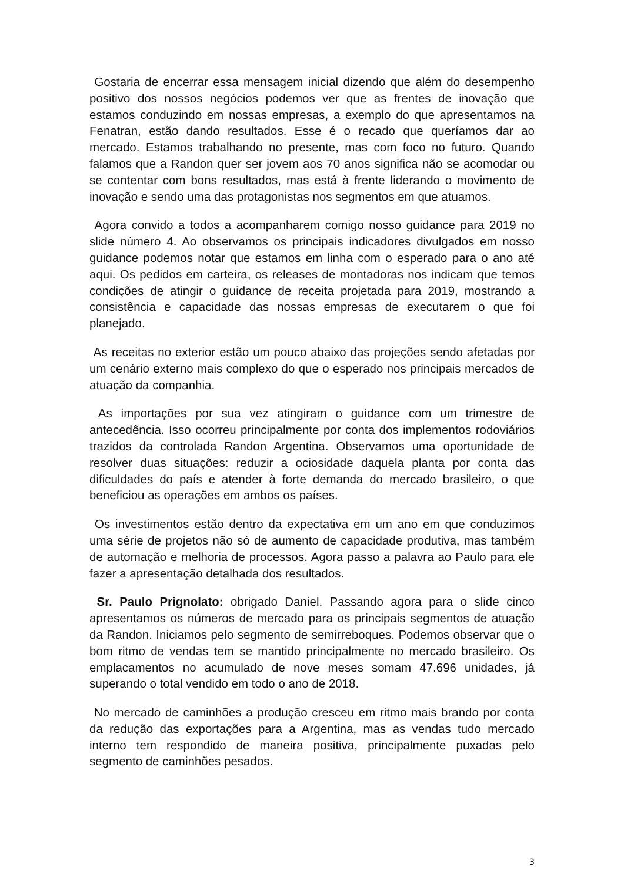Gostaria de encerrar essa mensagem inicial dizendo que além do desempenho positivo dos nossos negócios podemos ver que as frentes de inovação que estamos conduzindo em nossas empresas, a exemplo do que apresentamos na Fenatran, estão dando resultados. Esse é o recado que queríamos dar ao mercado. Estamos trabalhando no presente, mas com foco no futuro. Quando falamos que a Randon quer ser jovem aos 70 anos significa não se acomodar ou se contentar com bons resultados, mas está à frente liderando o movimento de inovação e sendo uma das protagonistas nos segmentos em que atuamos.
Agora convido a todos a acompanharem comigo nosso guidance para 2019 no slide número 4. Ao observamos os principais indicadores divulgados em nosso guidance podemos notar que estamos em linha com o esperado para o ano até aqui. Os pedidos em carteira, os releases de montadoras nos indicam que temos condições de atingir o guidance de receita projetada para 2019, mostrando a consistência e capacidade das nossas empresas de executarem o que foi planejado.
As receitas no exterior estão um pouco abaixo das projeções sendo afetadas por um cenário externo mais complexo do que o esperado nos principais mercados de atuação da companhia.
As importações por sua vez atingiram o guidance com um trimestre de antecedência. Isso ocorreu principalmente por conta dos implementos rodoviários trazidos da controlada Randon Argentina. Observamos uma oportunidade de resolver duas situações: reduzir a ociosidade daquela planta por conta das dificuldades do país e atender à forte demanda do mercado brasileiro, o que beneficiou as operações em ambos os países.
Os investimentos estão dentro da expectativa em um ano em que conduzimos uma série de projetos não só de aumento de capacidade produtiva, mas também de automação e melhoria de processos. Agora passo a palavra ao Paulo para ele fazer a apresentação detalhada dos resultados.
Sr. Paulo Prignolato: obrigado Daniel. Passando agora para o slide cinco apresentamos os números de mercado para os principais segmentos de atuação da Randon. Iniciamos pelo segmento de semirreboques. Podemos observar que o bom ritmo de vendas tem se mantido principalmente no mercado brasileiro. Os emplacamentos no acumulado de nove meses somam 47.696 unidades, já superando o total vendido em todo o ano de 2018.
No mercado de caminhões a produção cresceu em ritmo mais brando por conta da redução das exportações para a Argentina, mas as vendas tudo mercado interno tem respondido de maneira positiva, principalmente puxadas pelo segmento de caminhões pesados.
3